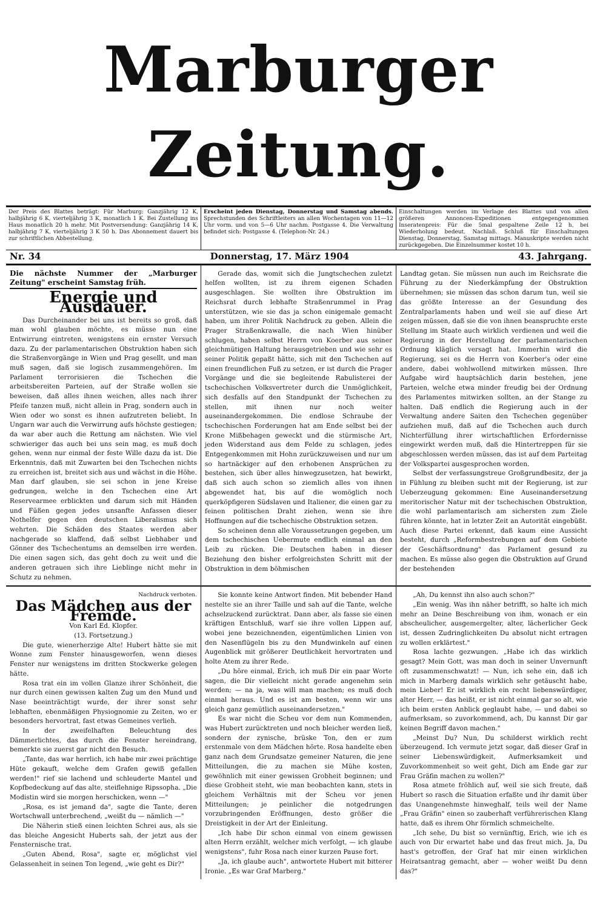Marburger Zeitung.
Der Preis des Blattes beträgt: Für Marburg: Ganzjährig 12 K, halbjährig 6 K, vierteljährig 3 K, monatlich 1 K. Bei Zustellung ins Haus monatlich 20 h mehr. Mit Postversendung: Ganzjährig 14 K, halbjährig 7 K, vierteljährig 3 K 50 h. Das Abonnement dauert bis zur schriftlichen Abbestellung.
Erscheint jeden Dienstag, Donnerstag und Samstag abends. Sprechstunden des Schriftleiters an allen Wochentagen von 11—12 Uhr vorm. und von 5—6 Uhr nachm. Postgasse 4. Die Verwaltung befindet sich: Postgasse 4. (Telephon-Nr. 24.)
Einschaltungen werden im Verlage des Blattes und von allen größeren Annoncen-Expeditionen entgegengenommen Inseratenpreis: Für die 5mal gespaltene Zeile 12 h, bei Wiederholung bedeut. Nachlaß. Schluß für Einschaltungen Dienstag, Donnerstag, Samstag mittags. Manuskripte werden nicht zurückgegeben. Die Einzelnummer kostet 10 h.
Nr. 34 Donnerstag, 17. März 1904 43. Jahrgang.
Die nächste Nummer der „Marburger Zeitung" erscheint Samstag früh.
Energie und Ausdauer.
Das Durcheinander bei uns ist bereits so groß, daß man wohl glauben möchte, es müsse nun eine Entwirrung eintreten, wenigstens ein ernster Versuch dazu. Zu der parlamentarischen Obstruktion haben sich die Straßenvorgänge in Wien und Prag gesellt, und man muß sagen, daß sie logisch zusammengehören. Im Parlament terrorisieren die Tschechen die arbeitsbereiten Parteien, auf der Straße wollen sie beweisen, daß alles ihnen weichen, alles nach ihrer Pfeife tanzen muß, nicht allein in Prag, sondern auch in Wien oder wo sonst es ihnen aufzutreten beliebt. In Ungarn war auch die Verwirrung aufs höchste gestiegen; da war aber auch die Rettung am nächsten. Wie viel schwieriger das auch bei uns sein mag, es muß doch gehen, wenn nur einmal der feste Wille dazu da ist. Die Erkenntnis, daß mit Zuwarten bei den Tschechen nichts zu erreichen ist, breitet sich aus und wächst in die Höhe. Man darf glauben, sie sei schon in jene Kreise gedrungen, welche in den Tschechen eine Art Reservearmee erblickten und darum sich mit Händen und Füßen gegen jedes unsanfte Anfassen dieser Nothelfer gegen den deutschen Liberalismus sich wehrten. Die Schäden des Staates werden aber nachgerade so klaffend, daß selbst Liebhaber und Gönner des Tschechentums an demselben irre werden. Die einen sagen sich, das geht doch zu weit und die anderen getrauen sich ihre Lieblinge nicht mehr in Schutz zu nehmen.
Gerade das, womit sich die Jungtschechen zuletzt helfen wollten, ist zu ihrem eigenen Schaden ausgeschlagen. Sie wollten ihre Obstruktion im Reichsrat durch lebhafte Straßenrummel in Prag unterstützen, wie sie das ja schon einigemale gemacht haben, um ihrer Politik Nachdruck zu geben. Allein die Prager Straßenkrawalle, die nach Wien hinüber schlugen, haben selbst Herrn von Koerber aus seiner gleichmütigen Haltung herausgetrieben und wie sehr es seiner Politik gepaßt hätte, sich mit den Tschechen auf einen freundlichen Fuß zu setzen, er ist durch die Prager Vorgänge und die sie begleitende Rabulisterei der tschechischen Volksvertreter durch die Unmöglichkeit, sich desfalls auf den Standpunkt der Tschechen zu stellen, mit ihnen nur noch weiter auseinandergekommen. Die endlose Schraube der tschechischen Forderungen hat am Ende selbst bei der Krone Mißbehagen geweckt und die stürmische Art, jeden Widerstand aus dem Felde zu schlagen, jedes Entgegenkommen mit Hohn zurückzuweisen und nur um so hartnäckiger auf den erhobenen Ansprüchen zu bestehen, sich über alles hinwegzusetzen, hat bewirkt, daß sich auch schon so ziemlich alles von ihnen abgewendet hat, bis auf die womöglich noch querköpfigeren Südslaven und Italiener, die einen gar zu feinen politischen Draht ziehen, wenn sie ihre Hoffnungen auf die tschechische Obstruktion setzen.
So scheinen denn alle Voraussetzungen gegeben, um dem tschechischen Uebermute endlich einmal an den Leib zu rücken. Die Deutschen haben in dieser Beziehung den bisher erfolgreichsten Schritt mit der Obstruktion in dem böhmischen
Landtag getan. Sie müssen nun auch im Reichsrate die Führung zu der Niederkämpfung der Obstruktion übernehmen; sie müssen das schon darum tun, weil sie das größte Interesse an der Gesundung des Zentralparlaments haben und weil sie auf diese Art zeigen müssen, daß sie die von ihnen beanspruchte erste Stellung im Staate auch wirklich verdienen und weil die Regierung in der Herstellung der parlamentarischen Ordnung kläglich versagt hat. Immerhin wird die Regierung, sei es die Herrn von Koerber's oder eine andere, dabei wohlwollend mitwirken müssen. Ihre Aufgabe wird hauptsächlich darin bestehen, jene Parteien, welche etwa minder freudig bei der Ordnung des Parlamentes mitwirken sollten, an der Stange zu halten. Daß endlich die Regierung auch in der Verwaltung andere Saiten den Tschechen gegenüber aufziehen muß, daß auf die Tschechen auch durch Nichterfüllung ihrer wirtschaftlichen Erfordernisse eingewirkt werden muß, daß die Hintertreppen für sie abgeschlossen werden müssen, das ist auf dem Parteitag der Volkspartei ausgesprochen worden.
Selbst der verfassungstreue Großgrundbesitz, der ja in Fühlung zu bleiben sucht mit der Regierung, ist zur Ueberzeugung gekommen: Eine Auseinandersetzung meritorischer Natur mit der tschechischen Obstruktion, die wohl parlamentarisch am sichersten zum Ziele führen könnte, hat in letzter Zeit an Autorität eingebüßt. Auch diese Partei erkennt, daß kaum eine Aussicht besteht, durch „Reformbestrebungen auf dem Gebiete der Geschäftsordnung" das Parlament gesund zu machen. Es müsse also gegen die Obstruktion auf Grund der bestehenden
Nachdruck verboten.
Das Mädchen aus der Fremde.
Von Karl Ed. Klopfer.
(13. Fortsetzung.)
Die gute, wienerherzige Alte! Hubert hätte sie mit Wonne zum Fenster hinausgeworfen, wenn dieses Fenster nur wenigstens im dritten Stockwerke gelegen hätte.
Rosa trat ein im vollen Glanze ihrer Schönheit, die nur durch einen gewissen kalten Zug um den Mund und Nase beeinträchtigt wurde, der ihrer sonst sehr lebhaften, ebenmäßigen Physiognomie zu Zeiten, wo er besonders hervortrat, fast etwas Gemeines verlieh.
In der zweifelhaften Beleuchtung des Dämmerlichtes, das durch die Fenster hereindrang, bemerkte sie zuerst gar nicht den Besuch.
„Tante, das war herrlich, ich habe mir zwei prächtige Hüte gekauft, welche dem Grafen gewiß gefallen werden!" rief sie lachend und schleuderte Mantel und Kopfbedeckung auf das alte, steiflehnige Ripssopha. „Die Modistin wird sie morgen herschicken, wenn —"
„Rosa, es ist jemand da", sagte die Tante, deren Wortschwall unterbrechend, „weißt du — nämlich —"
Die Näherin stieß einen leichten Schrei aus, als sie das bleiche Angesicht Huberts sah, der jetzt aus der Fensternische trat.
„Guten Abend, Rosa", sagte er, möglichst viel Gelassenheit in seinen Ton legend, „wie geht es Dir?"
Sie konnte keine Antwort finden. Mit bebender Hand nestelte sie an ihrer Taille und sah auf die Tante, welche achselzuckend zurücktrat. Dann aber, als fasse sie einen kräftigen Entschluß, warf sie ihre vollen Lippen auf, wobei jene bezeichnenden, eigentümlichen Linien von den Nasenflügeln bis zu den Mundwinkeln auf einen Augenblick mit größerer Deutlichkeit hervortraten und holte Atem zu ihrer Rede.
„Du höre einmal, Erich, ich muß Dir ein paar Worte sagen, die Dir vielleicht nicht gerade angenehm sein werden; — na ja, was will man machen; es muß doch einmal heraus. Und es ist am besten, wenn wir uns gleich ganz gemütlich auseinandersetzen."
Es war nicht die Scheu vor dem nun Kommenden, was Hubert zurücktreten und noch bleicher werden ließ, sondern der zynische, brüske Ton, den er zum erstenmale von dem Mädchen hörte. Rosa handelte eben ganz nach dem Grundsatze gemeiner Naturen, die jene Mitteilungen, die zu machen sie Mühe kosten, gewöhnlich mit einer gewissen Grobheit beginnen; und diese Grobheit steht, wie man beobachten kann, stets in gleichem Verhältnis mit der Scheu vor jenen Mitteilungen; je peinlicher die notgedrungen vorzubringenden Eröffnungen, desto größer die Dreistigkeit in der Art der Einleitung.
„Ich habe Dir schon einmal von einem gewissen alten Herrn erzählt, welcher mich verfolgt, — ich glaube wenigstens", fuhr Rosa nach einer kurzen Pause fort.
„Ja, ich glaube auch", antwortete Hubert mit bitterer Ironie. „Es war Graf Marberg."
„Ah, Du kennst ihn also auch schon?"
„Ein wenig. Was ihn näher betrifft, so halte ich mich mehr an Deine Beschreibung von ihm, wonach er ein abscheulicher, ausgemergelter, alter, lächerlicher Geck ist, dessen Zudringlichkeiten Du absolut nicht ertragen zu wollen erklärtest."
Rosa lachte gezwungen. „Habe ich das wirklich gesagt? Mein Gott, was man doch in seiner Unvernunft oft zusammenschwatzt! — Nun, ich sehe ein, daß ich mich in Marberg damals wirklich sehr getäuscht habe, mein Lieber! Er ist wirklich ein recht liebenswürdiger, alter Herr, — das heißt, er ist nicht einmal gar so alt, wie ich beim ersten Anblick geglaubt habe, — und dabei so aufmerksam, so zuvorkommend, ach, Du kannst Dir gar keinen Begriff davon machen."
„Meinst Du? Nun, Du schilderst wirklich recht überzeugend. Ich vermute jetzt sogar, daß dieser Graf in seiner Liebenswürdigkeit, Aufmerksamkeit und Zuvorkommenheit so weit geht, Dich am Ende gar zur Frau Gräfin machen zu wollen?"
Rosa atmete fröhlich auf, weil sie sich freute, daß Hubert so rasch die Situation erfaßte und ihr damit über das Unangenehmste hinweghalf, teils weil der Name „Frau Gräfin" einen so zauberhaft verführerischen Klang hatte, daß es ihrem Ohr förmlich schmeichelte.
„Ich sehe, Du bist so vernünftig, Erich, wie ich es auch von Dir erwartet habe und das freut mich. Ja, Du hast's getroffen, der Graf hat mir einen wirklichen Heiratsantrag gemacht, aber — woher weißt Du denn das?"